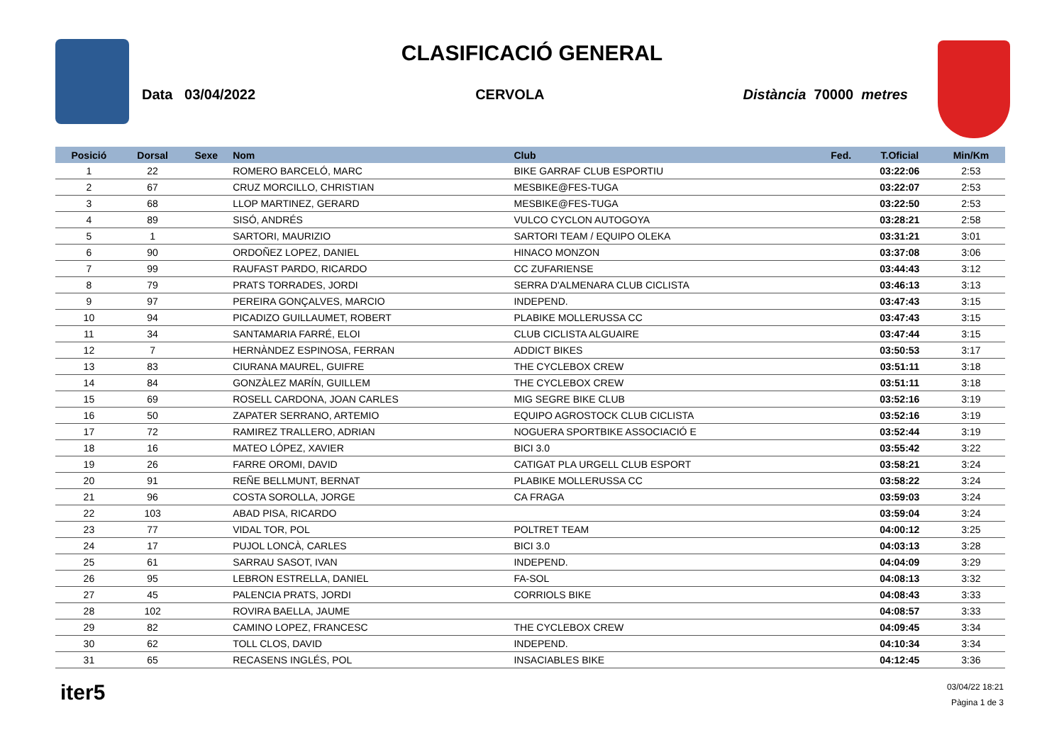CLASIFICACIÓ GENERAL
Data 03/04/2022 CERVOLA Distància 70000 metres
| Posició | Dorsal | Sexe | Nom | Club | Fed. | T.Oficial | Min/Km |
| --- | --- | --- | --- | --- | --- | --- | --- |
| 1 | 22 | | ROMERO BARCELÓ, MARC | BIKE GARRAF CLUB ESPORTIU | | 03:22:06 | 2:53 |
| 2 | 67 | | CRUZ MORCILLO, CHRISTIAN | MESBIKE@FES-TUGA | | 03:22:07 | 2:53 |
| 3 | 68 | | LLOP MARTINEZ, GERARD | MESBIKE@FES-TUGA | | 03:22:50 | 2:53 |
| 4 | 89 | | SISÓ, ANDRÉS | VULCO CYCLON AUTOGOYA | | 03:28:21 | 2:58 |
| 5 | 1 | | SARTORI, MAURIZIO | SARTORI TEAM / EQUIPO OLEKA | | 03:31:21 | 3:01 |
| 6 | 90 | | ORDOÑEZ LOPEZ, DANIEL | HINACO MONZON | | 03:37:08 | 3:06 |
| 7 | 99 | | RAUFAST PARDO, RICARDO | CC ZUFARIENSE | | 03:44:43 | 3:12 |
| 8 | 79 | | PRATS TORRADES, JORDI | SERRA D'ALMENARA CLUB CICLISTA | | 03:46:13 | 3:13 |
| 9 | 97 | | PEREIRA GONÇALVES, MARCIO | INDEPEND. | | 03:47:43 | 3:15 |
| 10 | 94 | | PICADIZO GUILLAUMET, ROBERT | PLABIKE MOLLERUSSA CC | | 03:47:43 | 3:15 |
| 11 | 34 | | SANTAMARIA FARRÉ, ELOI | CLUB CICLISTA ALGUAIRE | | 03:47:44 | 3:15 |
| 12 | 7 | | HERNÀNDEZ ESPINOSA, FERRAN | ADDICT BIKES | | 03:50:53 | 3:17 |
| 13 | 83 | | CIURANA MAUREL, GUIFRE | THE CYCLEBOX CREW | | 03:51:11 | 3:18 |
| 14 | 84 | | GONZÀLEZ MARÍN, GUILLEM | THE CYCLEBOX CREW | | 03:51:11 | 3:18 |
| 15 | 69 | | ROSELL CARDONA, JOAN CARLES | MIG SEGRE BIKE CLUB | | 03:52:16 | 3:19 |
| 16 | 50 | | ZAPATER SERRANO, ARTEMIO | EQUIPO AGROSTOCK CLUB CICLISTA | | 03:52:16 | 3:19 |
| 17 | 72 | | RAMIREZ TRALLERO, ADRIAN | NOGUERA SPORTBIKE ASSOCIACIÓ E | | 03:52:44 | 3:19 |
| 18 | 16 | | MATEO LÓPEZ, XAVIER | BICI 3.0 | | 03:55:42 | 3:22 |
| 19 | 26 | | FARRE OROMI, DAVID | CATIGAT PLA URGELL CLUB ESPORT | | 03:58:21 | 3:24 |
| 20 | 91 | | REÑE BELLMUNT, BERNAT | PLABIKE MOLLERUSSA CC | | 03:58:22 | 3:24 |
| 21 | 96 | | COSTA SOROLLA, JORGE | CA FRAGA | | 03:59:03 | 3:24 |
| 22 | 103 | | ABAD PISA, RICARDO | | | 03:59:04 | 3:24 |
| 23 | 77 | | VIDAL TOR, POL | POLTRET TEAM | | 04:00:12 | 3:25 |
| 24 | 17 | | PUJOL LONCÀ, CARLES | BICI 3.0 | | 04:03:13 | 3:28 |
| 25 | 61 | | SARRAU SASOT, IVAN | INDEPEND. | | 04:04:09 | 3:29 |
| 26 | 95 | | LEBRON ESTRELLA, DANIEL | FA-SOL | | 04:08:13 | 3:32 |
| 27 | 45 | | PALENCIA PRATS, JORDI | CORRIOLS BIKE | | 04:08:43 | 3:33 |
| 28 | 102 | | ROVIRA BAELLA, JAUME | | | 04:08:57 | 3:33 |
| 29 | 82 | | CAMINO LOPEZ, FRANCESC | THE CYCLEBOX CREW | | 04:09:45 | 3:34 |
| 30 | 62 | | TOLL CLOS, DAVID | INDEPEND. | | 04:10:34 | 3:34 |
| 31 | 65 | | RECASENS INGLÉS, POL | INSACIABLES BIKE | | 04:12:45 | 3:36 |
iter5
03/04/22 18:21
Pàgina 1 de 3